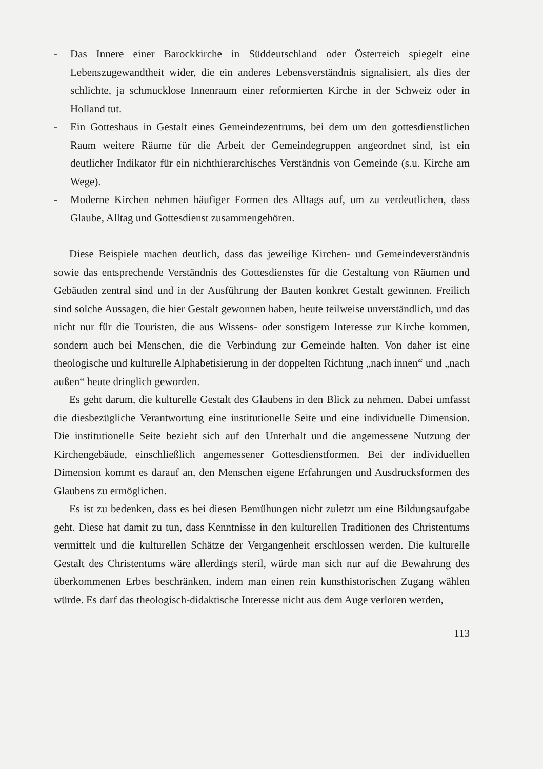- Das Innere einer Barockkirche in Süddeutschland oder Österreich spiegelt eine Lebenszugewandtheit wider, die ein anderes Lebensverständnis signalisiert, als dies der schlichte, ja schmucklose Innenraum einer reformierten Kirche in der Schweiz oder in Holland tut.
- Ein Gotteshaus in Gestalt eines Gemeindezentrums, bei dem um den gottesdienstlichen Raum weitere Räume für die Arbeit der Gemeindegruppen angeordnet sind, ist ein deutlicher Indikator für ein nichthierarchisches Verständnis von Gemeinde (s.u. Kirche am Wege).
- Moderne Kirchen nehmen häufiger Formen des Alltags auf, um zu verdeutlichen, dass Glaube, Alltag und Gottesdienst zusammengehören.
Diese Beispiele machen deutlich, dass das jeweilige Kirchen- und Gemeindeverständnis sowie das entsprechende Verständnis des Gottesdienstes für die Gestaltung von Räumen und Gebäuden zentral sind und in der Ausführung der Bauten konkret Gestalt gewinnen. Freilich sind solche Aussagen, die hier Gestalt gewonnen haben, heute teilweise unverständlich, und das nicht nur für die Touristen, die aus Wissens- oder sonstigem Interesse zur Kirche kommen, sondern auch bei Menschen, die die Verbindung zur Gemeinde halten. Von daher ist eine theologische und kulturelle Alphabetisierung in der doppelten Richtung „nach innen“ und „nach außen“ heute dringlich geworden.
Es geht darum, die kulturelle Gestalt des Glaubens in den Blick zu nehmen. Dabei umfasst die diesbezügliche Verantwortung eine institutionelle Seite und eine individuelle Dimension. Die institutionelle Seite bezieht sich auf den Unterhalt und die angemessene Nutzung der Kirchengebäude, einschließlich angemessener Gottesdienstformen. Bei der individuellen Dimension kommt es darauf an, den Menschen eigene Erfahrungen und Ausdrucksformen des Glaubens zu ermöglichen.
Es ist zu bedenken, dass es bei diesen Bemühungen nicht zuletzt um eine Bildungsaufgabe geht. Diese hat damit zu tun, dass Kenntnisse in den kulturellen Traditionen des Christentums vermittelt und die kulturellen Schätze der Vergangenheit erschlossen werden. Die kulturelle Gestalt des Christentums wäre allerdings steril, würde man sich nur auf die Bewahrung des überkommenen Erbes beschränken, indem man einen rein kunsthistorischen Zugang wählen würde. Es darf das theologisch-didaktische Interesse nicht aus dem Auge verloren werden,
113